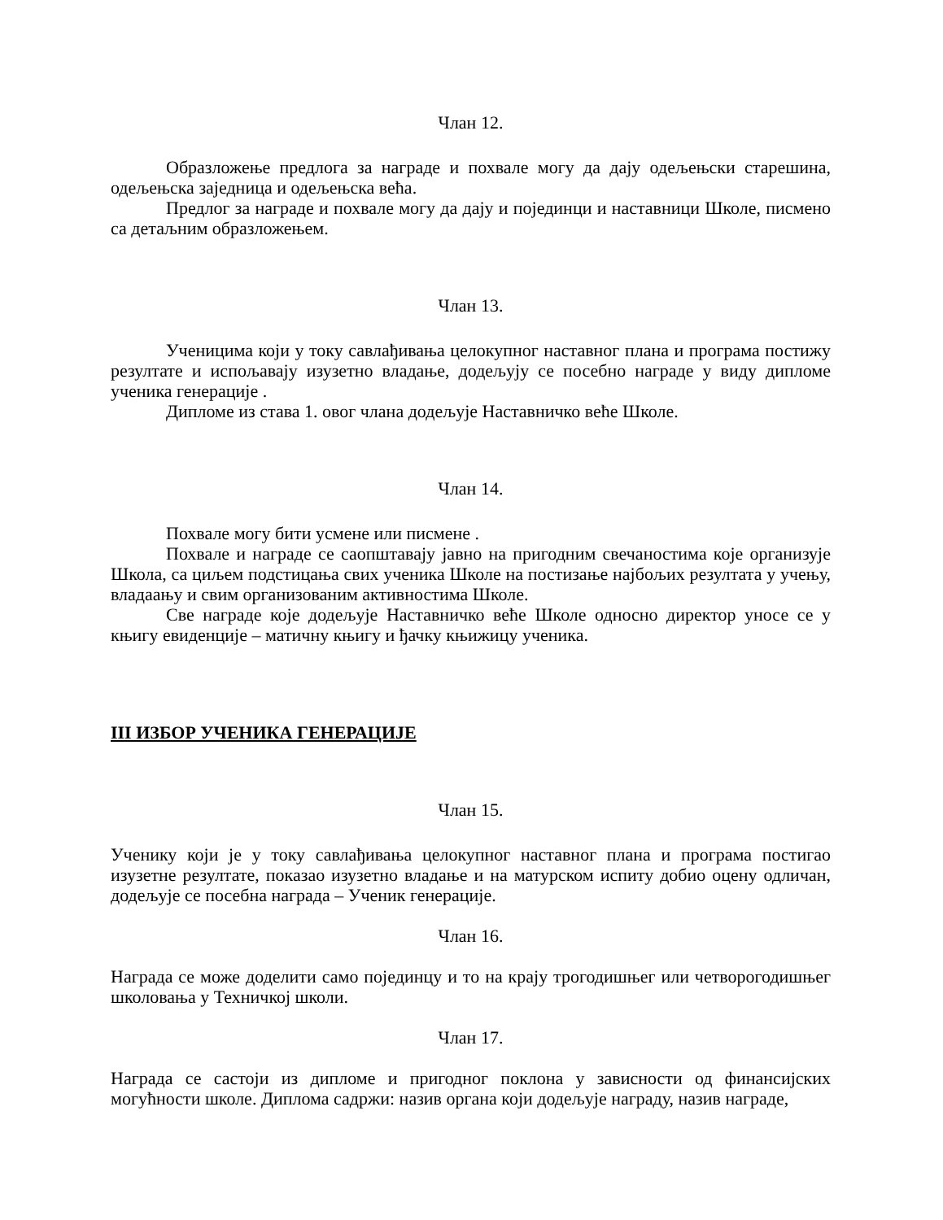Члан 12.
Образложење предлога за награде и похвале могу да дају одељењски старешина, одељењска заједница и одељењска већа.
Предлог за награде и похвале могу да дају и појединци и наставници Школе, писмено са детаљним образложењем.
Члан 13.
Ученицима који у току савлађивања целокупног наставног плана и програма постижу резултате и испољавају изузетно владање, додељују се посебно награде у виду дипломе ученика генерације .
Дипломе из става 1. овог члана додељује Наставничко веће Школе.
Члан 14.
Похвале могу бити усмене или писмене .
Похвале и награде се саопштавају јавно на пригодним свечаностима које организује Школа, са циљем подстицања свих ученика Школе на постизање најбољих резултата у учењу, владаању и свим организованим активностима Школе.
Све награде које додељује Наставничко веће Школе односно директор уносе се у књигу евиденције – матичну књигу и ђачку књижицу ученика.
III ИЗБОР УЧЕНИКА ГЕНЕРАЦИЈЕ
Члан 15.
Ученику који је у току савлађивања целокупног наставног плана и програма постигао изузетне резултате, показао изузетно владање и на матурском испиту добио оцену одличан, додељује се посебна награда – Ученик генерације.
Члан 16.
Награда се може доделити само појединцу и то на крају трогодишњег или четворогодишњег школовања у Техничкој школи.
Члан 17.
Награда се састоји из дипломе и пригодног поклона у зависности од финансијских могућности школе. Диплома садржи: назив органа који додељује награду, назив награде,